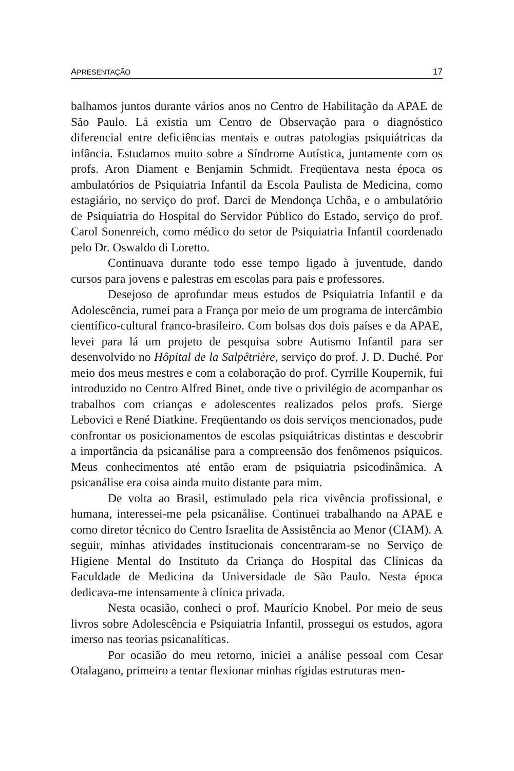APRESENTAÇÃO 17
balhamos juntos durante vários anos no Centro de Habilitação da APAE de São Paulo. Lá existia um Centro de Observação para o diagnóstico diferencial entre deficiências mentais e outras patologias psiquiátricas da infância. Estudamos muito sobre a Síndrome Autística, juntamente com os profs. Aron Diament e Benjamin Schmidt. Freqüentava nesta época os ambulatórios de Psiquiatria Infantil da Escola Paulista de Medicina, como estagiário, no serviço do prof. Darci de Mendonça Uchôa, e o ambulatório de Psiquiatria do Hospital do Servidor Público do Estado, serviço do prof. Carol Sonenreich, como médico do setor de Psiquiatria Infantil coordenado pelo Dr. Oswaldo di Loretto.
Continuava durante todo esse tempo ligado à juventude, dando cursos para jovens e palestras em escolas para pais e professores.
Desejoso de aprofundar meus estudos de Psiquiatria Infantil e da Adolescência, rumei para a França por meio de um programa de intercâmbio científico-cultural franco-brasileiro. Com bolsas dos dois países e da APAE, levei para lá um projeto de pesquisa sobre Autismo Infantil para ser desenvolvido no Hôpital de la Salpêtrière, serviço do prof. J. D. Duché. Por meio dos meus mestres e com a colaboração do prof. Cyrrille Koupernik, fui introduzido no Centro Alfred Binet, onde tive o privilégio de acompanhar os trabalhos com crianças e adolescentes realizados pelos profs. Sierge Lebovici e René Diatkine. Freqüentando os dois serviços mencionados, pude confrontar os posicionamentos de escolas psiquiátricas distintas e descobrir a importância da psicanálise para a compreensão dos fenômenos psíquicos. Meus conhecimentos até então eram de psiquiatria psicodinâmica. A psicanálise era coisa ainda muito distante para mim.
De volta ao Brasil, estimulado pela rica vivência profissional, e humana, interessei-me pela psicanálise. Continuei trabalhando na APAE e como diretor técnico do Centro Israelita de Assistência ao Menor (CIAM). A seguir, minhas atividades institucionais concentraram-se no Serviço de Higiene Mental do Instituto da Criança do Hospital das Clínicas da Faculdade de Medicina da Universidade de São Paulo. Nesta época dedicava-me intensamente à clínica privada.
Nesta ocasião, conheci o prof. Maurício Knobel. Por meio de seus livros sobre Adolescência e Psiquiatria Infantil, prossegui os estudos, agora imerso nas teorias psicanalíticas.
Por ocasião do meu retorno, iniciei a análise pessoal com Cesar Otalagano, primeiro a tentar flexionar minhas rígidas estruturas men-